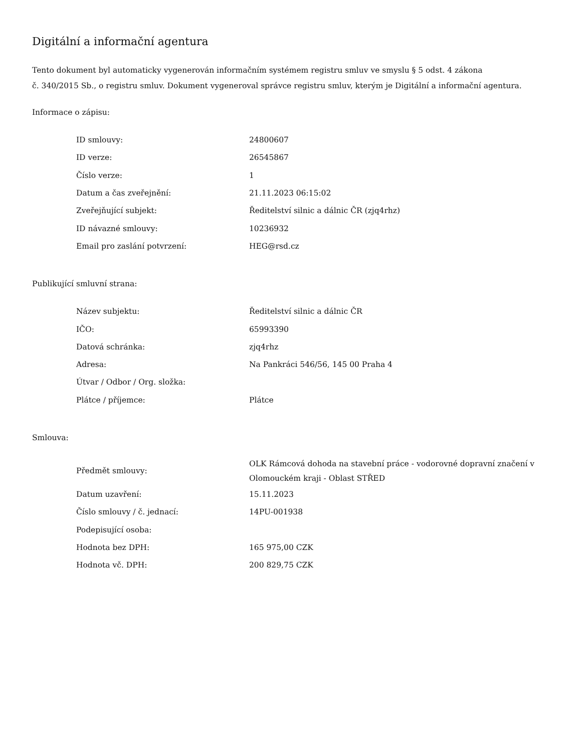Digitální a informační agentura
Tento dokument byl automaticky vygenerován informačním systémem registru smluv ve smyslu § 5 odst. 4 zákona
č. 340/2015 Sb., o registru smluv. Dokument vygeneroval správce registru smluv, kterým je Digitální a informační agentura.
Informace o zápisu:
| ID smlouvy: | 24800607 |
| ID verze: | 26545867 |
| Číslo verze: | 1 |
| Datum a čas zveřejnění: | 21.11.2023 06:15:02 |
| Zveřejňující subjekt: | Ředitelství silnic a dálnic ČR (zjq4rhz) |
| ID návazné smlouvy: | 10236932 |
| Email pro zaslání potvrzení: | HEG@rsd.cz |
Publikující smluvní strana:
| Název subjektu: | Ředitelství silnic a dálnic ČR |
| IČO: | 65993390 |
| Datová schránka: | zjq4rhz |
| Adresa: | Na Pankráci 546/56, 145 00 Praha 4 |
| Útvar / Odbor / Org. složka: | |
| Plátce / příjemce: | Plátce |
Smlouva:
| Předmět smlouvy: | OLK Rámcová dohoda na stavební práce - vodorovné dopravní značení v Olomouckém kraji - Oblast STŘED |
| Datum uzavření: | 15.11.2023 |
| Číslo smlouvy / č. jednací: | 14PU-001938 |
| Podepisující osoba: | |
| Hodnota bez DPH: | 165 975,00 CZK |
| Hodnota vč. DPH: | 200 829,75 CZK |